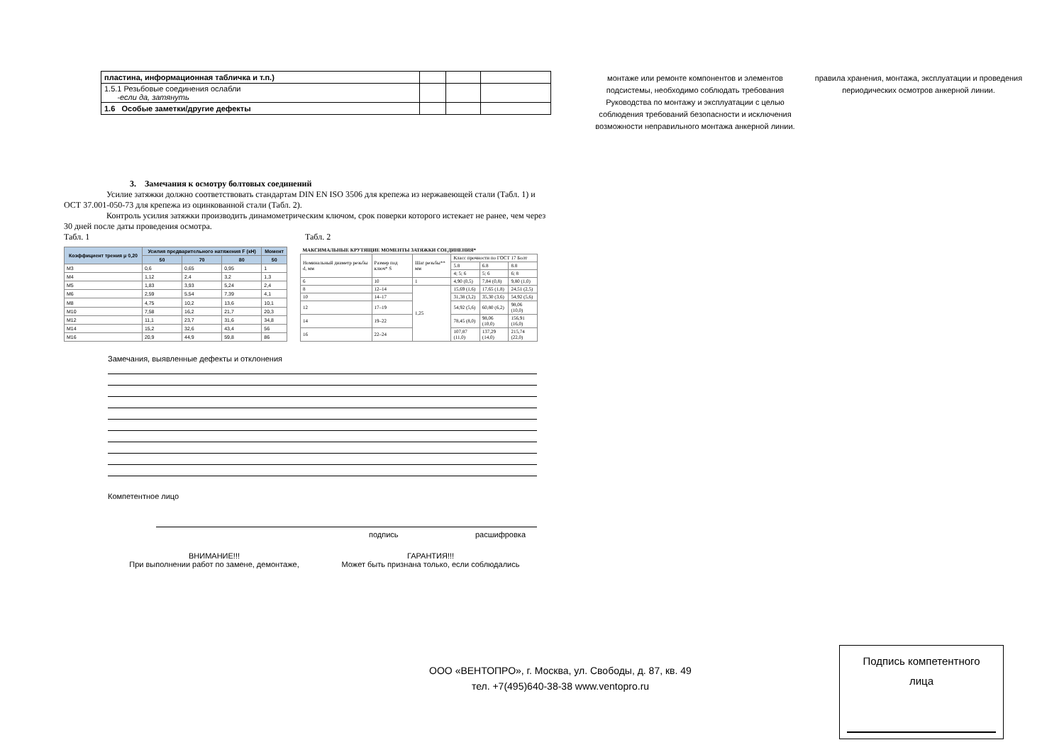| пластина, информационная табличка и т.п.) | | | |
| 1.5.1 Резьбовые соединения ослабли -если да, затянуть | | | |
| 1.6 Особые заметки/другие дефекты | | | |
3. Замечания к осмотру болтовых соединений
Усилие затяжки должно соответствовать стандартам DIN EN ISO 3506 для крепежа из нержавеющей стали (Табл. 1) и ОСТ 37.001-050-73 для крепежа из оцинкованной стали (Табл. 2).
Контроль усилия затяжки производить динамометрическим ключом, срок поверки которого истекает не ранее, чем через 30 дней после даты проведения осмотра.
Табл. 1 Табл. 2
| Коэффициент трения μ 0,20 | Усилия предварительного натяжения F (кН) | | | Момент |
| --- | --- | --- | --- | --- |
| | 50 | 70 | 80 | 50 |
| M3 | 0,6 | 0,65 | 0,95 | 1 |
| M4 | 1,12 | 2,4 | 3,2 | 1,3 |
| M5 | 1,83 | 3,93 | 5,24 | 2,4 |
| M6 | 2,59 | 5,54 | 7,39 | 4,1 |
| M8 | 4,75 | 10,2 | 13,6 | 10,1 |
| M10 | 7,58 | 16,2 | 21,7 | 20,3 |
| M12 | 11,1 | 23,7 | 31,6 | 34,8 |
| M14 | 15,2 | 32,6 | 43,4 | 56 |
| M16 | 20,9 | 44,9 | 59,8 | 86 |
| МАКСИМАЛЬНЫЕ КРУТЯЩИЕ МОМЕНТЫ ЗАТЯЖКИ СОЕДИНЕНИЯ* | | | | | |
| Номинальный диаметр резьбы d, мм | Размер под ключ* S | Шаг резьбы** мм | Класс прочности по ГОСТ 17 Болт | | |
| | | | 5.8 | 6.8 | 8.8 |
| | | | 4; 5; 6 | 5; 6 | 6; 8 |
| 6 | 10 | 1 | 4,90 (0,5) | 7,84 (0,8) | 9,80 (1,0) |
| 8 | 12–14 | 1,25 | 15,69 (1,6) | 17,65 (1,8) | 24,51 (2,5) |
| 10 | 14–17 | | 31,38 (3,2) | 35,30 (3,6) | 54,92 (5,6) |
| 12 | 17–19 | | 54,92 (5,6) | 60,80 (6,2) | 98,06 (10,0) |
| 14 | 19–22 | | 78,45 (8,0) | 98,06 (10,0) | 156,91 (16,0) |
| 16 | 22–24 | | 107,87 (11,0) | 137,29 (14,0) | 215,74 (22,0) |
Замечания, выявленные дефекты и отклонения
Компетентное лицо
подпись расшифровка
ВНИМАНИЕ!!!
При выполнении работ по замене, демонтаже,
ГАРАНТИЯ!!!
Может быть признана только, если соблюдались
монтаже или ремонте компонентов и элементов подсистемы, необходимо соблюдать требования Руководства по монтажу и эксплуатации с целью соблюдения требований безопасности и исключения возможности неправильного монтажа анкерной линии.
правила хранения, монтажа, эксплуатации и проведения периодических осмотров анкерной линии.
ООО «ВЕНТОПРО», г. Москва, ул. Свободы, д. 87, кв. 49 тел. +7(495)640-38-38 www.ventopro.ru
Подпись компетентного
лица